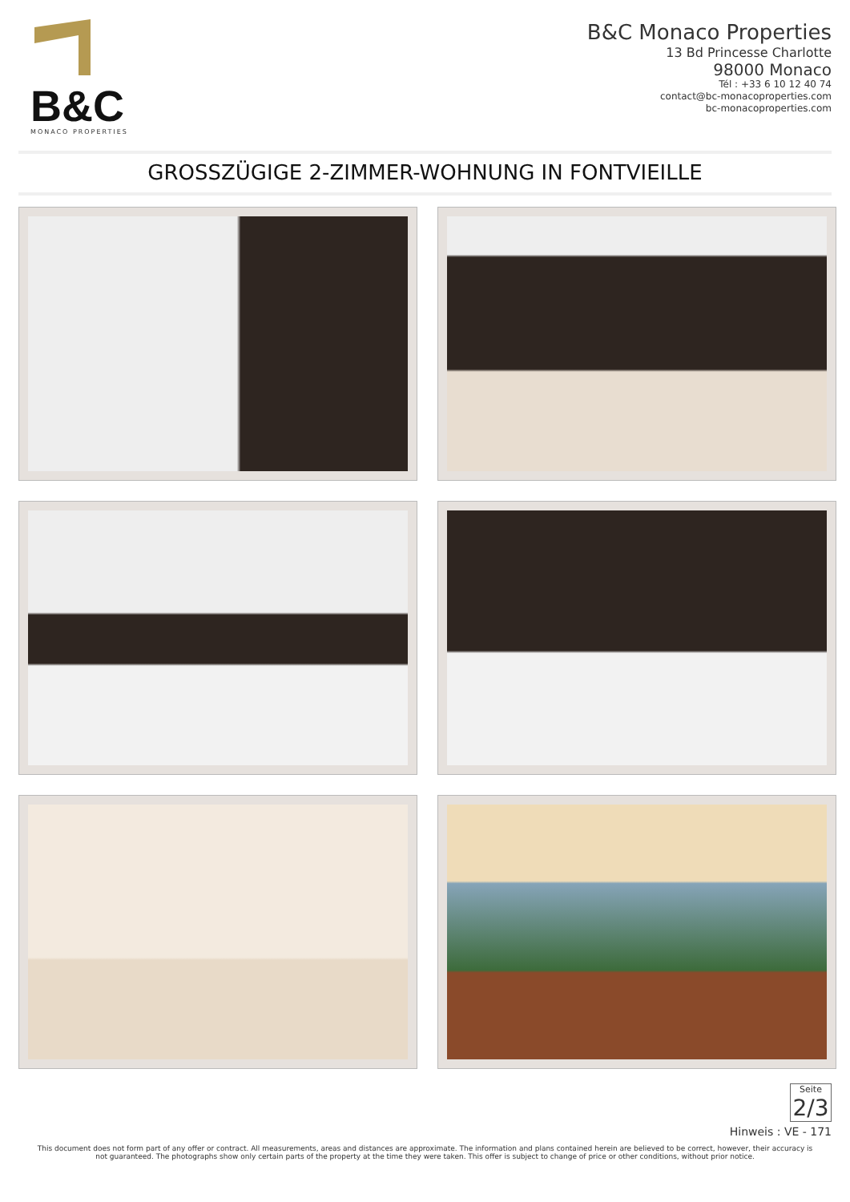B&C
MONACO PROPERTIES
B&C Monaco Properties
13 Bd Princesse Charlotte
98000 Monaco
Tél : +33 6 10 12 40 74
contact@bc-monacoproperties.com
bc-monacoproperties.com
GROSSZÜGIGE 2-ZIMMER-WOHNUNG IN FONTVIEILLE
Seite
2/3
Hinweis : VE - 171
This document does not form part of any offer or contract. All measurements, areas and distances are approximate. The information and plans contained herein are believed to be correct, however, their accuracy is not guaranteed. The photographs show only certain parts of the property at the time they were taken. This offer is subject to change of price or other conditions, without prior notice.